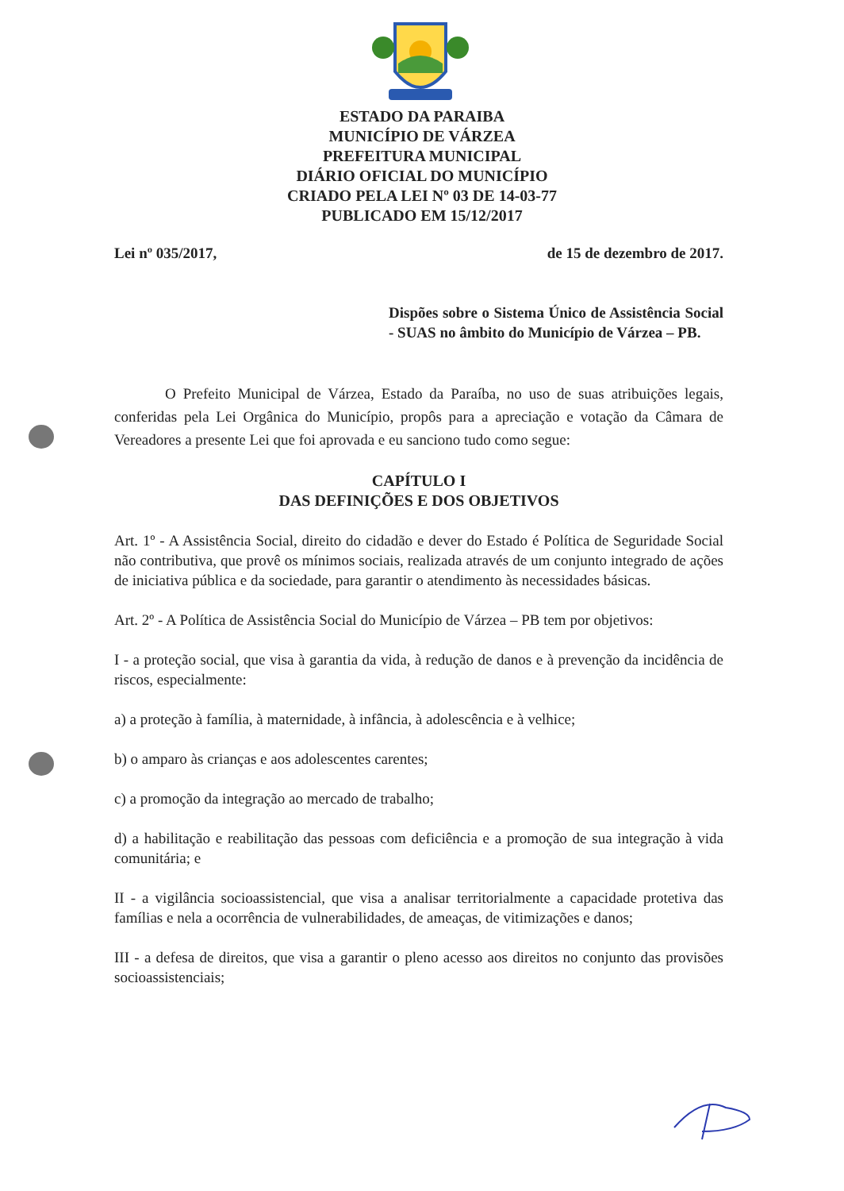ESTADO DA PARAIBA
MUNICÍPIO DE VÁRZEA
PREFEITURA MUNICIPAL
DIÁRIO OFICIAL DO MUNICÍPIO
CRIADO PELA LEI Nº 03 DE 14-03-77
PUBLICADO EM 15/12/2017
Lei nº 035/2017, de 15 de dezembro de 2017.
Dispões sobre o Sistema Único de Assistência Social - SUAS no âmbito do Município de Várzea – PB.
O Prefeito Municipal de Várzea, Estado da Paraíba, no uso de suas atribuições legais, conferidas pela Lei Orgânica do Município, propôs para a apreciação e votação da Câmara de Vereadores a presente Lei que foi aprovada e eu sanciono tudo como segue:
CAPÍTULO I
DAS DEFINIÇÕES E DOS OBJETIVOS
Art. 1º - A Assistência Social, direito do cidadão e dever do Estado é Política de Seguridade Social não contributiva, que provê os mínimos sociais, realizada através de um conjunto integrado de ações de iniciativa pública e da sociedade, para garantir o atendimento às necessidades básicas.
Art. 2º - A Política de Assistência Social do Município de Várzea – PB tem por objetivos:
I - a proteção social, que visa à garantia da vida, à redução de danos e à prevenção da incidência de riscos, especialmente:
a) a proteção à família, à maternidade, à infância, à adolescência e à velhice;
b) o amparo às crianças e aos adolescentes carentes;
c) a promoção da integração ao mercado de trabalho;
d) a habilitação e reabilitação das pessoas com deficiência e a promoção de sua integração à vida comunitária; e
II - a vigilância socioassistencial, que visa a analisar territorialmente a capacidade protetiva das famílias e nela a ocorrência de vulnerabilidades, de ameaças, de vitimizações e danos;
III - a defesa de direitos, que visa a garantir o pleno acesso aos direitos no conjunto das provisões socioassistenciais;